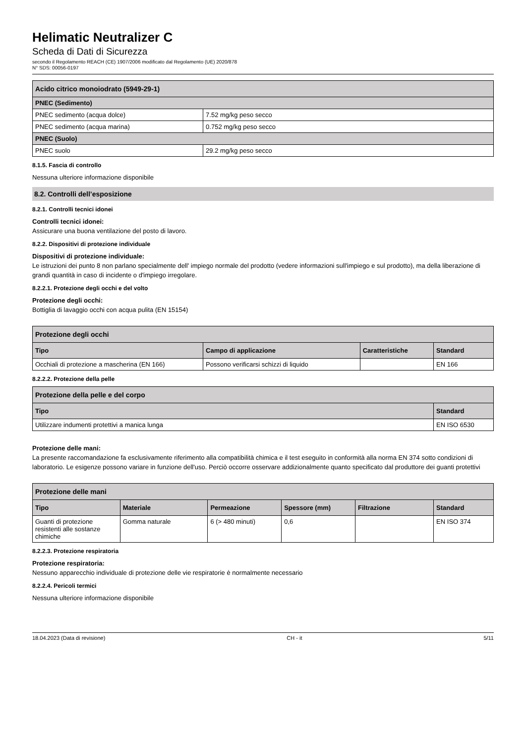Helimatic Neutralizer C
Scheda di Dati di Sicurezza
secondo il Regolamento REACH (CE) 1907/2006 modificato dal Regolamento (UE) 2020/878
N° SDS: 00056-0197
| Acido citrico monoiodrato (5949-29-1) | |
| PNEC (Sedimento) | |
| PNEC sedimento (acqua dolce) | 7.52 mg/kg peso secco |
| PNEC sedimento (acqua marina) | 0.752 mg/kg peso secco |
| PNEC (Suolo) | |
| PNEC suolo | 29.2 mg/kg peso secco |
8.1.5. Fascia di controllo
Nessuna ulteriore informazione disponibile
8.2. Controlli dell’esposizione
8.2.1. Controlli tecnici idonei
Controlli tecnici idonei:
Assicurare una buona ventilazione del posto di lavoro.
8.2.2. Dispositivi di protezione individuale
Dispositivi di protezione individuale:
Le istruzioni dei punto 8 non parlano specialmente dell' impiego normale del prodotto (vedere informazioni sull'impiego e sul prodotto), ma della liberazione di grandi quantità in caso di incidente o d'impiego irregolare.
8.2.2.1. Protezione degli occhi e del volto
Protezione degli occhi:
Bottiglia di lavaggio occhi con acqua pulita (EN 15154)
| Protezione degli occhi | | | |
| Tipo | Campo di applicazione | Caratteristiche | Standard |
| Occhiali di protezione a mascherina (EN 166) | Possono verificarsi schizzi di liquido | | EN 166 |
8.2.2.2. Protezione della pelle
| Protezione della pelle e del corpo | |
| Tipo | Standard |
| Utilizzare indumenti protettivi a manica lunga | EN ISO 6530 |
Protezione delle mani:
La presente raccomandazione fa esclusivamente riferimento alla compatibilità chimica e il test eseguito in conformità alla norma EN 374 sotto condizioni di laboratorio. Le esigenze possono variare in funzione dell'uso. Perciò occorre osservare addizionalmente quanto specificato dal produttore dei guanti protettivi
| Protezione delle mani | | | | | |
| Tipo | Materiale | Permeazione | Spessore (mm) | Filtrazione | Standard |
| Guanti di protezione resistenti alle sostanze chimiche | Gomma naturale | 6 (> 480 minuti) | 0,6 | | EN ISO 374 |
8.2.2.3. Protezione respiratoria
Protezione respiratoria:
Nessuno apparecchio individuale di protezione delle vie respiratorie è normalmente necessario
8.2.2.4. Pericoli termici
Nessuna ulteriore informazione disponibile
18.04.2023 (Data di revisione) CH - it 5/11